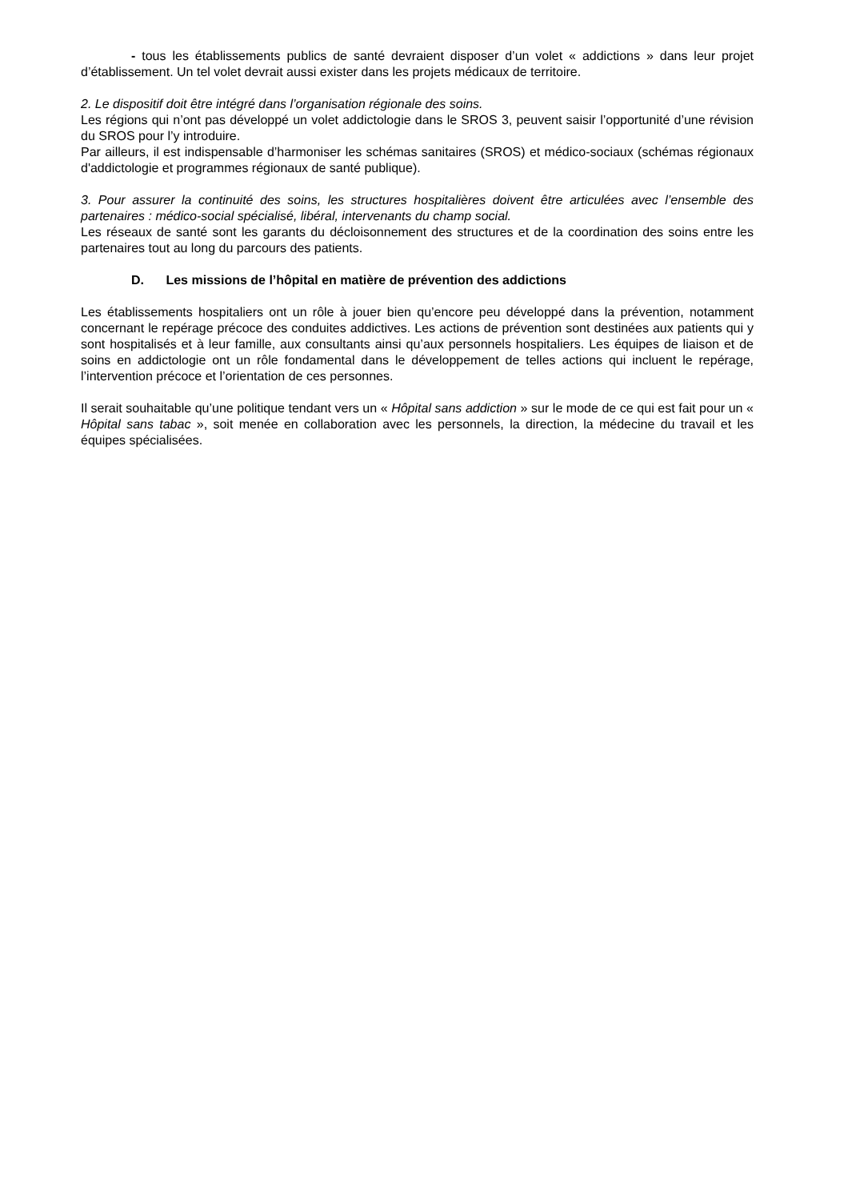- tous les établissements publics de santé devraient disposer d’un volet « addictions » dans leur projet d’établissement. Un tel volet devrait aussi exister dans les projets médicaux de territoire.
2. Le dispositif doit être intégré dans l’organisation régionale des soins.
Les régions qui n’ont pas développé un volet addictologie dans le SROS 3, peuvent saisir l’opportunité d’une révision du SROS pour l’y introduire.
Par ailleurs, il est indispensable d’harmoniser les schémas sanitaires (SROS) et médico-sociaux (schémas régionaux d'addictologie et programmes régionaux de santé publique).
3. Pour assurer la continuité des soins, les structures hospitalières doivent être articulées avec l’ensemble des partenaires : médico-social spécialisé, libéral, intervenants du champ social.
Les réseaux de santé sont les garants du décloisonnement des structures et de la coordination des soins entre les partenaires tout au long du parcours des patients.
D. Les missions de l’hôpital en matière de prévention des addictions
Les établissements hospitaliers ont un rôle à jouer bien qu’encore peu développé dans la prévention, notamment concernant le repérage précoce des conduites addictives. Les actions de prévention sont destinées aux patients qui y sont hospitalisés et à leur famille, aux consultants ainsi qu’aux personnels hospitaliers. Les équipes de liaison et de soins en addictologie ont un rôle fondamental dans le développement de telles actions qui incluent le repérage, l’intervention précoce et l’orientation de ces personnes.
Il serait souhaitable qu’une politique tendant vers un « Hôpital sans addiction » sur le mode de ce qui est fait pour un « Hôpital sans tabac », soit menée en collaboration avec les personnels, la direction, la médecine du travail et les équipes spécialisées.